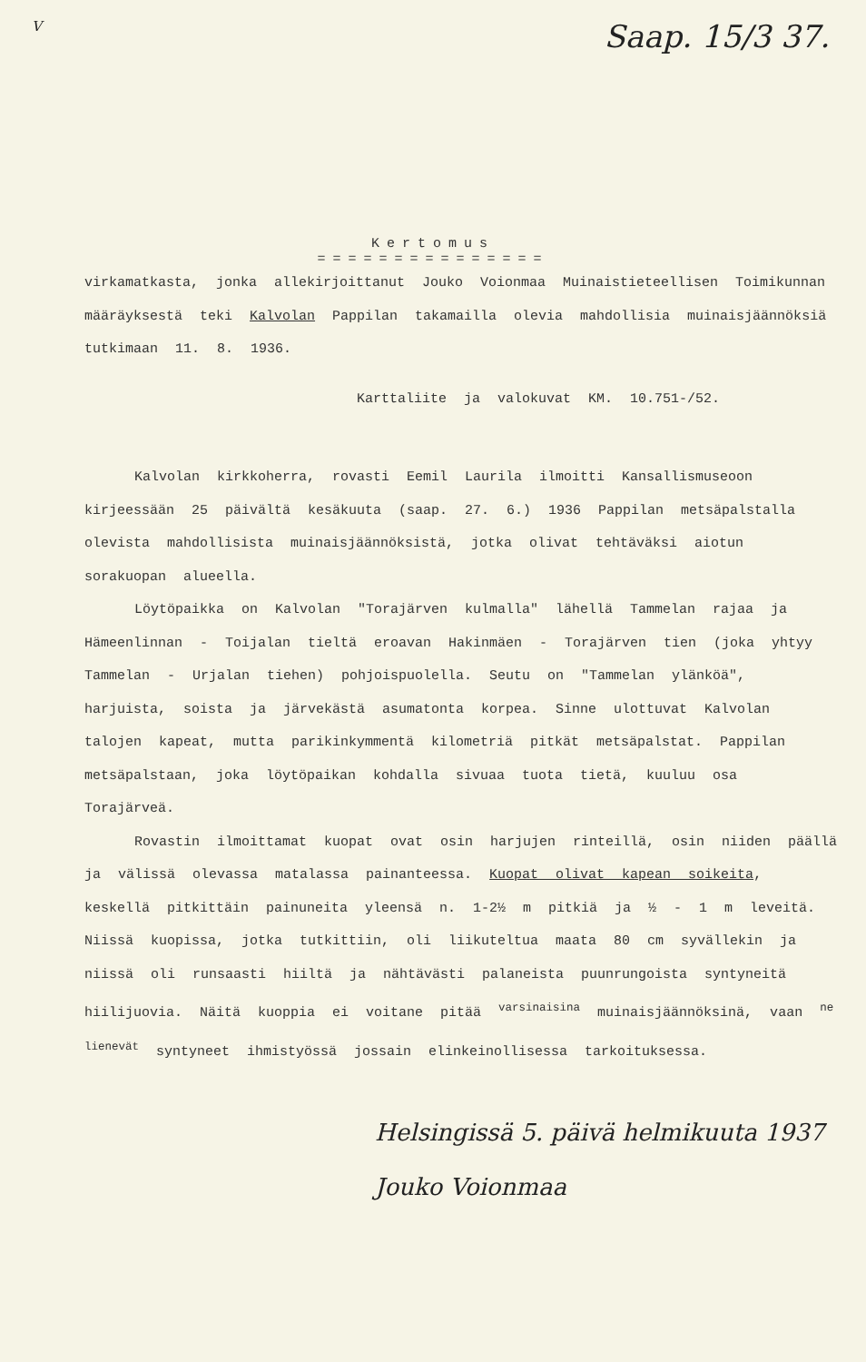V Saap. 15/3 37.
Kertomus
===============
virkamatkasta, jonka allekirjoittanut Jouko Voionmaa Muinaistieteellisen Toimikunnan määräyksestä teki Kalvolan Pappilan takamailla olevia mahdollisia muinaisjäännöksiä tutkimaan 11. 8. 1936.
Karttaliite ja valokuvat KM. 10.751-/52.
Kalvolan kirkkoherra, rovasti Eemil Laurila ilmoitti Kansallismuseoon kirjeessään 25 päivältä kesäkuuta (saap. 27. 6.) 1936 Pappilan metsäpalstalla olevista mahdollisista muinaisjäännöksistä, jotka olivat tehtäväksi aiotun sorakuopan alueella.
Löytöpaikka on Kalvolan "Torajärven kulmalla" lähellä Tammelan rajaa ja Hämeenlinnan - Toijalan tieltä eroavan Hakinmäen - Torajärven tien (joka yhtyy Tammelan - Urjalan tiehen) pohjoispuolella. Seutu on "Tammelan ylänköä", harjuista, soista ja järvekästä asumatonta korpea. Sinne ulottuvat Kalvolan talojen kapeat, mutta parikinkymmentä kilometriä pitkät metsäpalstat. Pappilan metsäpalstaan, joka löytöpaikan kohdalla sivuaa tuota tietä, kuuluu osa Torajärveä.
Rovastin ilmoittamat kuopat ovat osin harjujen rinteillä, osin niiden päällä ja välissä olevassa matalassa painanteessa. Kuopat olivat kapean soikeita, keskellä pitkittäin painuneita yleensä n. 1-2½ m pitkiä ja ½ - 1 m leveitä. Niissä kuopissa, jotka tutkittiin, oli liikuteltua maata 80 cm syvällekin ja niissä oli runsaasti hiiltä ja nähtävästi palaneista puunrungoista syntyneitä hiilijuovia. Näitä kuoppia ei voitane pitää <sup>varsinaisina</sup> muinaisjäännöksinä, vaan <sup>ne lienevät</sup> syntyneet ihmistyössä jossain elinkeinollisessa tarkoituksessa.
Helsingissä 5. päivä helmikuuta 1937
Jouko Voionmaa